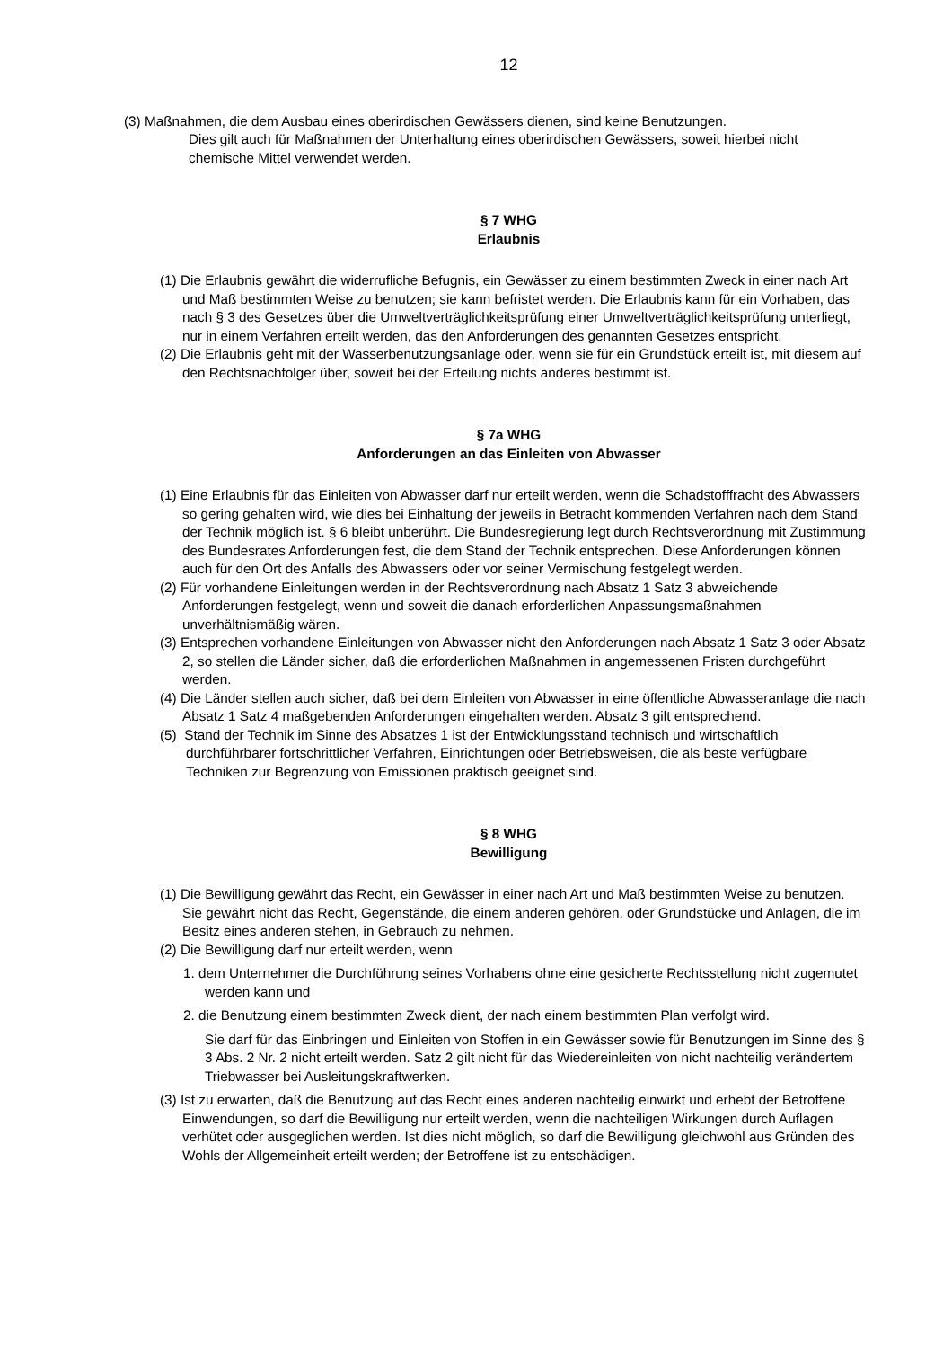12
(3) Maßnahmen, die dem Ausbau eines oberirdischen Gewässers dienen, sind keine Benutzungen.
Dies gilt auch für Maßnahmen der Unterhaltung eines oberirdischen Gewässers, soweit hierbei nicht chemische Mittel verwendet werden.
§ 7 WHG
Erlaubnis
(1) Die Erlaubnis gewährt die widerrufliche Befugnis, ein Gewässer zu einem bestimmten Zweck in einer nach Art und Maß bestimmten Weise zu benutzen; sie kann befristet werden. Die Erlaubnis kann für ein Vorhaben, das nach § 3 des Gesetzes über die Umweltverträglichkeitsprüfung einer Umweltverträglichkeitsprüfung unterliegt, nur in einem Verfahren erteilt werden, das den Anforderungen des genannten Gesetzes entspricht.
(2) Die Erlaubnis geht mit der Wasserbenutzungsanlage oder, wenn sie für ein Grundstück erteilt ist, mit diesem auf den Rechtsnachfolger über, soweit bei der Erteilung nichts anderes bestimmt ist.
§ 7a WHG
Anforderungen an das Einleiten von Abwasser
(1) Eine Erlaubnis für das Einleiten von Abwasser darf nur erteilt werden, wenn die Schadstofffracht des Abwassers so gering gehalten wird, wie dies bei Einhaltung der jeweils in Betracht kommenden Verfahren nach dem Stand der Technik möglich ist. § 6 bleibt unberührt. Die Bundesregierung legt durch Rechtsverordnung mit Zustimmung des Bundesrates Anforderungen fest, die dem Stand der Technik entsprechen. Diese Anforderungen können auch für den Ort des Anfalls des Abwassers oder vor seiner Vermischung festgelegt werden.
(2) Für vorhandene Einleitungen werden in der Rechtsverordnung nach Absatz 1 Satz 3 abweichende Anforderungen festgelegt, wenn und soweit die danach erforderlichen Anpassungsmaßnahmen unverhältnismäßig wären.
(3) Entsprechen vorhandene Einleitungen von Abwasser nicht den Anforderungen nach Absatz 1 Satz 3 oder Absatz 2, so stellen die Länder sicher, daß die erforderlichen Maßnahmen in angemessenen Fristen durchgeführt werden.
(4) Die Länder stellen auch sicher, daß bei dem Einleiten von Abwasser in eine öffentliche Abwasseranlage die nach Absatz 1 Satz 4 maßgebenden Anforderungen eingehalten werden. Absatz 3 gilt entsprechend.
(5) Stand der Technik im Sinne des Absatzes 1 ist der Entwicklungsstand technisch und wirtschaftlich durchführbarer fortschrittlicher Verfahren, Einrichtungen oder Betriebsweisen, die als beste verfügbare Techniken zur Begrenzung von Emissionen praktisch geeignet sind.
§ 8 WHG
Bewilligung
(1) Die Bewilligung gewährt das Recht, ein Gewässer in einer nach Art und Maß bestimmten Weise zu benutzen. Sie gewährt nicht das Recht, Gegenstände, die einem anderen gehören, oder Grundstücke und Anlagen, die im Besitz eines anderen stehen, in Gebrauch zu nehmen.
(2) Die Bewilligung darf nur erteilt werden, wenn
1. dem Unternehmer die Durchführung seines Vorhabens ohne eine gesicherte Rechtsstellung nicht zugemutet werden kann und
2. die Benutzung einem bestimmten Zweck dient, der nach einem bestimmten Plan verfolgt wird.
Sie darf für das Einbringen und Einleiten von Stoffen in ein Gewässer sowie für Benutzungen im Sinne des § 3 Abs. 2 Nr. 2 nicht erteilt werden. Satz 2 gilt nicht für das Wiedereinleiten von nicht nachteilig verändertem Triebwasser bei Ausleitungskraftwerken.
(3) Ist zu erwarten, daß die Benutzung auf das Recht eines anderen nachteilig einwirkt und erhebt der Betroffene Einwendungen, so darf die Bewilligung nur erteilt werden, wenn die nachteiligen Wirkungen durch Auflagen verhütet oder ausgeglichen werden. Ist dies nicht möglich, so darf die Bewilligung gleichwohl aus Gründen des Wohls der Allgemeinheit erteilt werden; der Betroffene ist zu entschädigen.